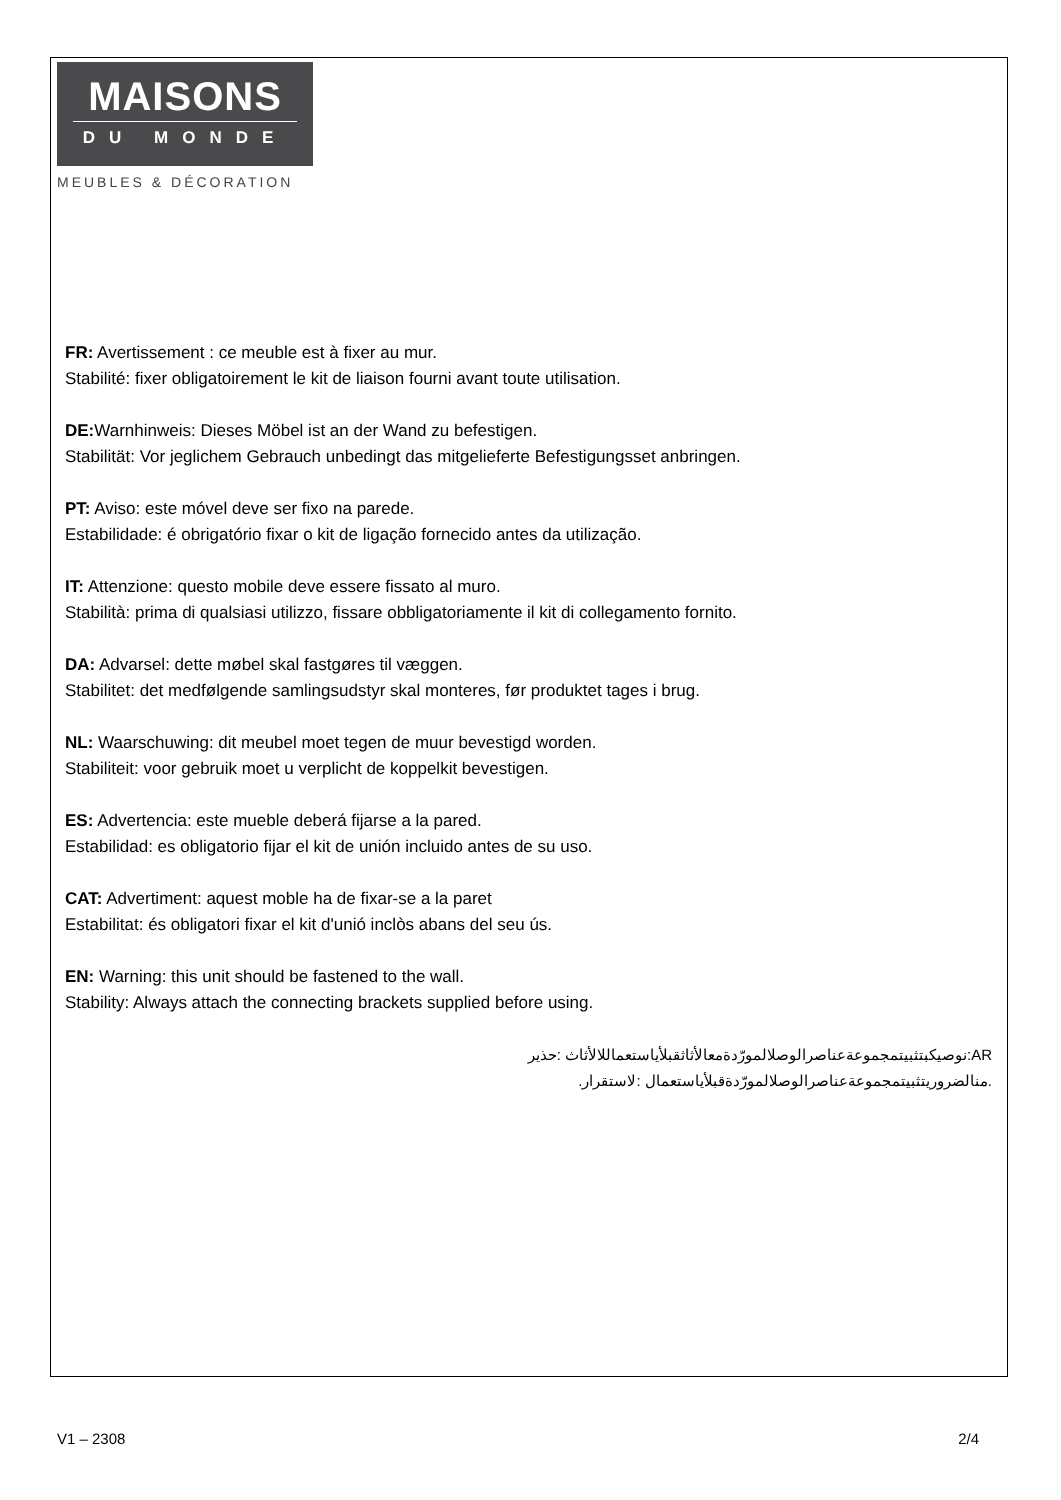MAISONS
DU MONDE
MEUBLES & DÉCORATION
FR: Avertissement : ce meuble est à fixer au mur.
Stabilité: fixer obligatoirement le kit de liaison fourni avant toute utilisation.
DE: Warnhinweis: Dieses Möbel ist an der Wand zu befestigen.
Stabilität: Vor jeglichem Gebrauch unbedingt das mitgelieferte Befestigungsset anbringen.
PT: Aviso: este móvel deve ser fixo na parede.
Estabilidade: é obrigatório fixar o kit de ligação fornecido antes da utilização.
IT: Attenzione: questo mobile deve essere fissato al muro.
Stabilità: prima di qualsiasi utilizzo, fissare obbligatoriamente il kit di collegamento fornito.
DA: Advarsel: dette møbel skal fastgøres til væggen.
Stabilitet: det medfølgende samlingsudstyr skal monteres, før produktet tages i brug.
NL: Waarschuwing: dit meubel moet tegen de muur bevestigd worden.
Stabiliteit: voor gebruik moet u verplicht de koppelkit bevestigen.
ES: Advertencia: este mueble deberá fijarse a la pared.
Estabilidad: es obligatorio fijar el kit de unión incluido antes de su uso.
CAT: Advertiment: aquest moble ha de fixar-se a la paret
Estabilitat: és obligatori fixar el kit d'unió inclòs abans del seu ús.
EN: Warning: this unit should be fastened to the wall.
Stability: Always attach the connecting brackets supplied before using.
AR:نوصيكبتثبيتمجموعةعناصرالوصلالمورّدةمعالأثاثقبلأياستعماللالأثاث :حذير
.منالضروريتثبيتمجموعةعناصرالوصلالمورّدةقبلأياستعمال :لاستقرار.
V1 – 2308 2/4